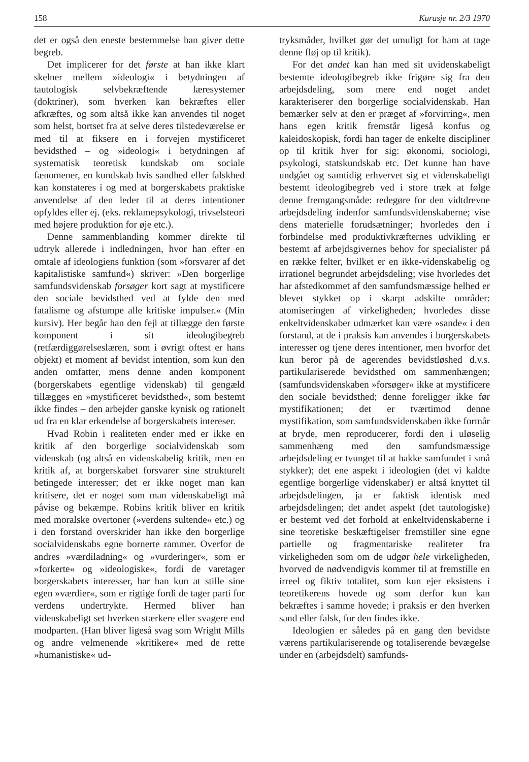158 Kurasje nr. 2/3 1970
det er også den eneste bestemmelse han giver dette begreb.
Det implicerer for det første at han ikke klart skelner mellem »ideologi« i betydningen af tautologisk selvbekræftende læresystemer (doktriner), som hverken kan bekræftes eller afkræftes, og som altså ikke kan anvendes til noget som helst, bortset fra at selve deres tilstedeværelse er med til at fiksere en i forvejen mystificeret bevidsthed – og »ideologi« i betydningen af systematisk teoretisk kundskab om sociale fænomener, en kundskab hvis sandhed eller falskhed kan konstateres i og med at borgerskabets praktiske anvendelse af den leder til at deres intentioner opfyldes eller ej. (eks. reklamepsykologi, trivselsteori med højere produktion for øje etc.).
Denne sammenblanding kommer direkte til udtryk allerede i indledningen, hvor han efter en omtale af ideologiens funktion (som »forsvarer af det kapitalistiske samfund«) skriver: »Den borgerlige samfundsvidenskab forsøger kort sagt at mystificere den sociale bevidsthed ved at fylde den med fatalisme og afstumpe alle kritiske impulser.« (Min kursiv). Her begår han den fejl at tillægge den første komponent i sit ideologibegreb (retfærdiggørelseslæren, som i øvrigt oftest er hans objekt) et moment af bevidst intention, som kun den anden omfatter, mens denne anden komponent (borgerskabets egentlige videnskab) til gengæld tillægges en »mystificeret bevidsthed«, som bestemt ikke findes – den arbejder ganske kynisk og rationelt ud fra en klar erkendelse af borgerskabets intereser.
Hvad Robin i realiteten ender med er ikke en kritik af den borgerlige socialvidenskab som videnskab (og altså en videnskabelig kritik, men en kritik af, at borgerskabet forsvarer sine strukturelt betingede interesser; det er ikke noget man kan kritisere, det er noget som man videnskabeligt må påvise og bekæmpe. Robins kritik bliver en kritik med moralske overtoner (»verdens sultende« etc.) og i den forstand overskrider han ikke den borgerlige socialvidenskabs egne bornerte rammer. Overfor de andres »værdiladning« og »vurderinger«, som er »forkerte« og »ideologiske«, fordi de varetager borgerskabets interesser, har han kun at stille sine egen »værdier«, som er rigtige fordi de tager parti for verdens undertrykte. Hermed bliver han videnskabeligt set hverken stærkere eller svagere end modparten. (Han bliver ligeså svag som Wright Mills og andre velmenende »kritikere« med de rette »humanistiske« ud-
tryksmåder, hvilket gør det umuligt for ham at tage denne fløj op til kritik).
For det andet kan han med sit uvidenskabeligt bestemte ideologibegreb ikke frigøre sig fra den arbejdsdeling, som mere end noget andet karakteriserer den borgerlige socialvidenskab. Han bemærker selv at den er præget af »forvirring«, men hans egen kritik fremstår ligeså konfus og kaleidoskopisk, fordi han tager de enkelte discipliner op til kritik hver for sig: økonomi, sociologi, psykologi, statskundskab etc. Det kunne han have undgået og samtidig erhvervet sig et videnskabeligt bestemt ideologibegreb ved i store træk at følge denne fremgangsmåde: redegøre for den vidtdrevne arbejdsdeling indenfor samfundsvidenskaberne; vise dens materielle forudsætninger; hvorledes den i forbindelse med produktivkræfternes udvikling er bestemt af arbejdsgivernes behov for specialister på en række felter, hvilket er en ikke-videnskabelig og irrationel begrundet arbejdsdeling; vise hvorledes det har afstedkommet af den samfundsmæssige helhed er blevet stykket op i skarpt adskilte områder: atomiseringen af virkeligheden; hvorledes disse enkeltvidenskaber udmærket kan være »sande« i den forstand, at de i praksis kan anvendes i borgerskabets interesser og tjene deres intentioner, men hvorfor det kun beror på de agerendes bevidstløshed d.v.s. partikulariserede bevidsthed om sammenhængen; (samfundsvidenskaben »forsøger« ikke at mystificere den sociale bevidsthed; denne foreligger ikke før mystifikationen; det er tværtimod denne mystifikation, som samfundsvidenskaben ikke formår at bryde, men reproducerer, fordi den i uløselig sammenhæng med den samfundsmæssige arbejdsdeling er tvunget til at hakke samfundet i små stykker); det ene aspekt i ideologien (det vi kaldte egentlige borgerlige videnskaber) er altså knyttet til arbejdsdelingen, ja er faktisk identisk med arbejdsdelingen; det andet aspekt (det tautologiske) er bestemt ved det forhold at enkeltvidenskaberne i sine teoretiske beskæftigelser fremstiller sine egne partielle og fragmentariske realiteter fra virkeligheden som om de udgør hele virkeligheden, hvorved de nødvendigvis kommer til at fremstille en irreel og fiktiv totalitet, som kun ejer eksistens i teoretikerens hovede og som derfor kun kan bekræftes i samme hovede; i praksis er den hverken sand eller falsk, for den findes ikke.
Ideologien er således på en gang den bevidste værens partikulariserende og totaliserende bevægelse under en (arbejdsdelt) samfunds-